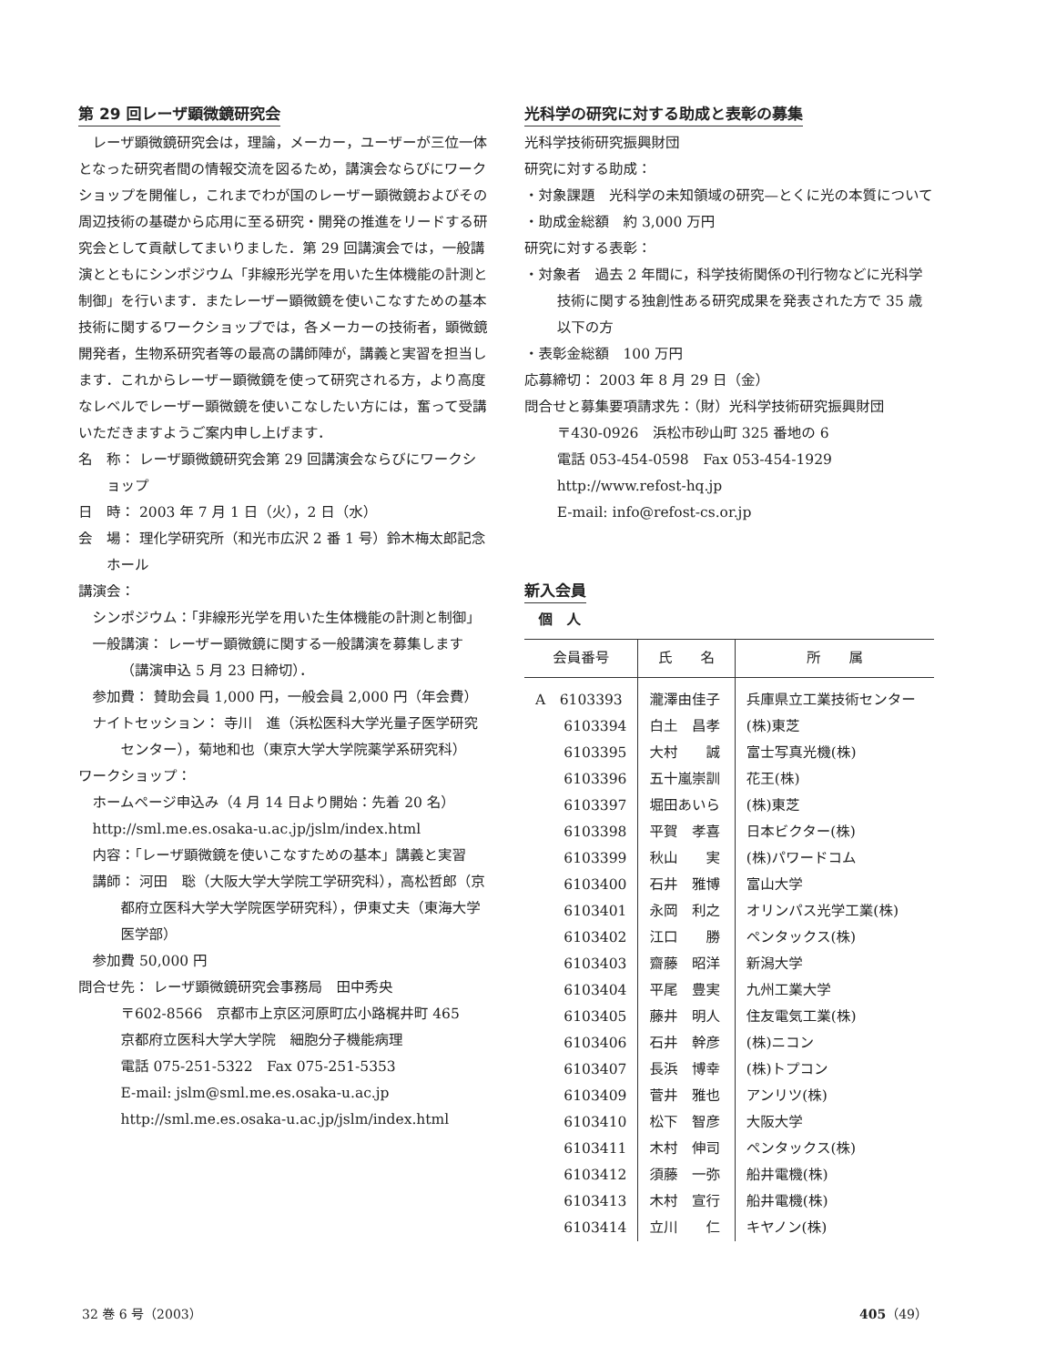第 29 回レーザ顕微鏡研究会
　レーザ顕微鏡研究会は，理論，メーカー，ユーザーが三位一体となった研究者間の情報交流を図るため，講演会ならびにワークショップを開催し，これまでわが国のレーザー顕微鏡およびその周辺技術の基礎から応用に至る研究・開発の推進をリードする研究会として貢献してまいりました．第 29 回講演会では，一般講演とともにシンポジウム「非線形光学を用いた生体機能の計測と制御」を行います．またレーザー顕微鏡を使いこなすための基本技術に関するワークショップでは，各メーカーの技術者，顕微鏡開発者，生物系研究者等の最高の講師陣が，講義と実習を担当します．これからレーザー顕微鏡を使って研究される方，より高度なレベルでレーザー顕微鏡を使いこなしたい方には，奮って受講いただきますようご案内申し上げます．
名　称： レーザ顕微鏡研究会第 29 回講演会ならびにワークショップ
日　時： 2003 年 7 月 1 日（火），2 日（水）
会　場： 理化学研究所（和光市広沢 2 番 1 号）鈴木梅太郎記念ホール
講演会：
シンポジウム：「非線形光学を用いた生体機能の計測と制御」
一般講演： レーザー顕微鏡に関する一般講演を募集します（講演申込 5 月 23 日締切）．
参加費： 賛助会員 1,000 円，一般会員 2,000 円（年会費）
ナイトセッション： 寺川　進（浜松医科大学光量子医学研究センター），菊地和也（東京大学大学院薬学系研究科）
ワークショップ：
ホームページ申込み（4 月 14 日より開始：先着 20 名）
http://sml.me.es.osaka-u.ac.jp/jslm/index.html
内容：「レーザ顕微鏡を使いこなすための基本」講義と実習
講師： 河田　聡（大阪大学大学院工学研究科），高松哲郎（京都府立医科大学大学院医学研究科），伊東丈夫（東海大学医学部）
参加費 50,000 円
問合せ先： レーザ顕微鏡研究会事務局　田中秀央
〒602-8566　京都市上京区河原町広小路梶井町 465
京都府立医科大学大学院　細胞分子機能病理
電話 075-251-5322　Fax 075-251-5353
E-mail: jslm@sml.me.es.osaka-u.ac.jp
http://sml.me.es.osaka-u.ac.jp/jslm/index.html
光科学の研究に対する助成と表彰の募集
光科学技術研究振興財団
研究に対する助成：
・対象課題　光科学の未知領域の研究—とくに光の本質について
・助成金総額　約 3,000 万円
研究に対する表彰：
・対象者　過去 2 年間に，科学技術関係の刊行物などに光科学技術に関する独創性ある研究成果を発表された方で 35 歳以下の方
・表彰金総額　100 万円
応募締切： 2003 年 8 月 29 日（金）
問合せと募集要項請求先：（財）光科学技術研究振興財団
〒430-0926　浜松市砂山町 325 番地の 6
電話 053-454-0598　Fax 053-454-1929
http://www.refost-hq.jp
E-mail: info@refost-cs.or.jp
新入会員
個　人
| 会員番号 | 氏 名 | 所 属 |
| --- | --- | --- |
| A 6103393 | 瀧澤由佳子 | 兵庫県立工業技術センター |
| 6103394 | 白土 昌孝 | (株)東芝 |
| 6103395 | 大村 誠 | 富士写真光機(株) |
| 6103396 | 五十嵐崇訓 | 花王(株) |
| 6103397 | 堀田あいら | (株)東芝 |
| 6103398 | 平賀 孝喜 | 日本ビクター(株) |
| 6103399 | 秋山 実 | (株)パワードコム |
| 6103400 | 石井 雅博 | 富山大学 |
| 6103401 | 永岡 利之 | オリンパス光学工業(株) |
| 6103402 | 江口 勝 | ペンタックス(株) |
| 6103403 | 齋藤 昭洋 | 新潟大学 |
| 6103404 | 平尾 豊実 | 九州工業大学 |
| 6103405 | 藤井 明人 | 住友電気工業(株) |
| 6103406 | 石井 幹彦 | (株)ニコン |
| 6103407 | 長浜 博幸 | (株)トプコン |
| 6103409 | 菅井 雅也 | アンリツ(株) |
| 6103410 | 松下 智彦 | 大阪大学 |
| 6103411 | 木村 伸司 | ペンタックス(株) |
| 6103412 | 須藤 一弥 | 船井電機(株) |
| 6103413 | 木村 宣行 | 船井電機(株) |
| 6103414 | 立川 仁 | キヤノン(株) |
32 巻 6 号（2003） 405（49）